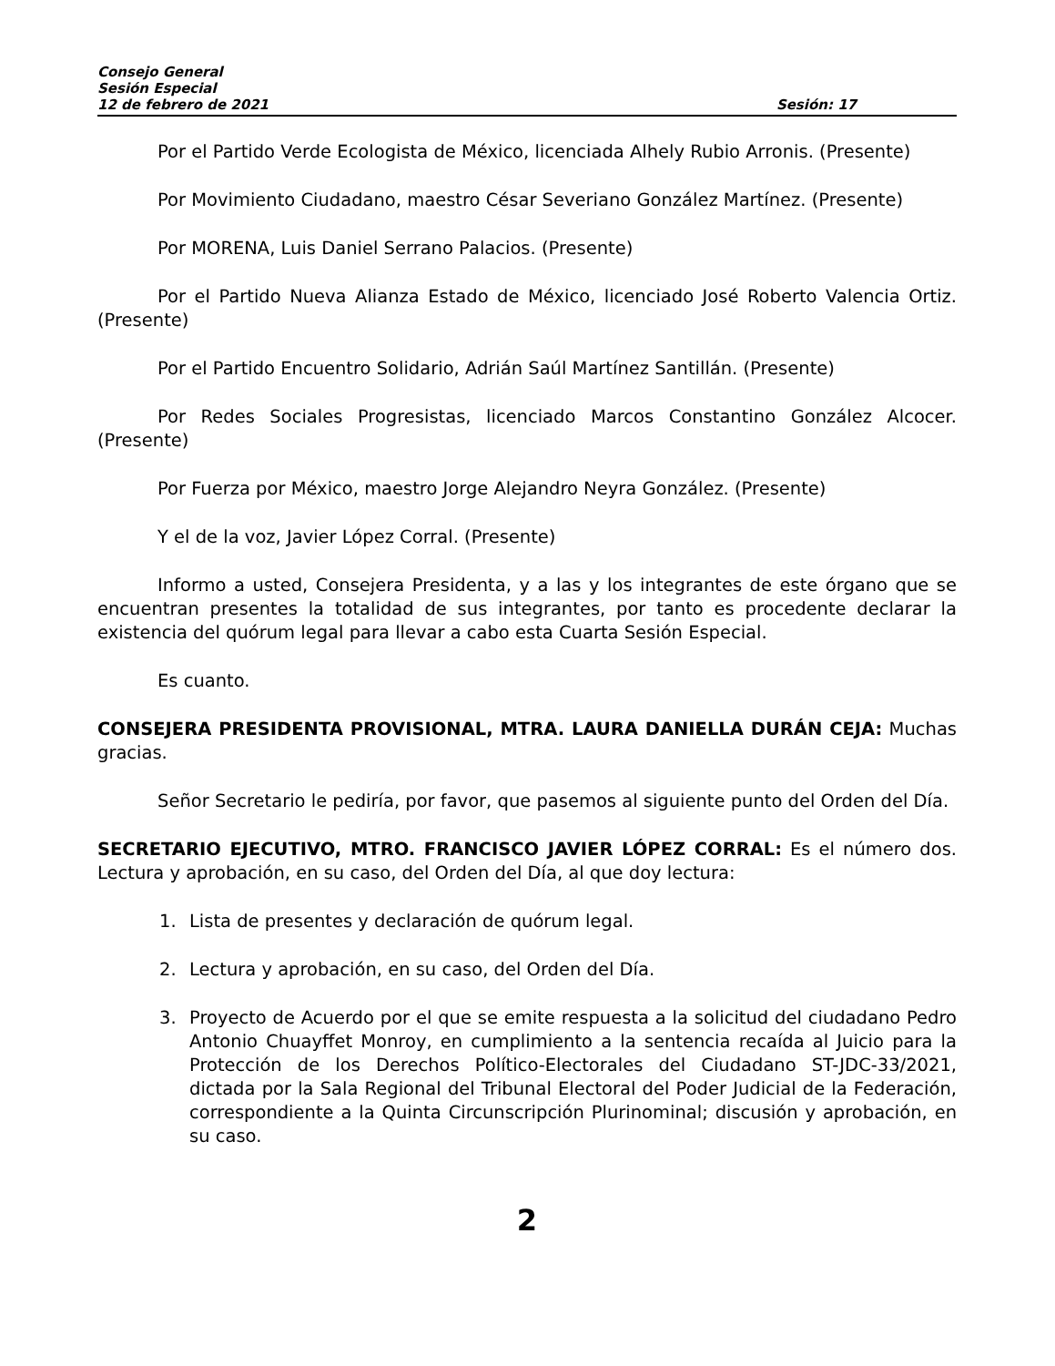Consejo General
Sesión Especial
12 de febrero de 2021 Sesión: 17
Por el Partido Verde Ecologista de México, licenciada Alhely Rubio Arronis. (Presente)
Por Movimiento Ciudadano, maestro César Severiano González Martínez. (Presente)
Por MORENA, Luis Daniel Serrano Palacios. (Presente)
Por el Partido Nueva Alianza Estado de México, licenciado José Roberto Valencia Ortiz. (Presente)
Por el Partido Encuentro Solidario, Adrián Saúl Martínez Santillán. (Presente)
Por Redes Sociales Progresistas, licenciado Marcos Constantino González Alcocer. (Presente)
Por Fuerza por México, maestro Jorge Alejandro Neyra González. (Presente)
Y el de la voz, Javier López Corral. (Presente)
Informo a usted, Consejera Presidenta, y a las y los integrantes de este órgano que se encuentran presentes la totalidad de sus integrantes, por tanto es procedente declarar la existencia del quórum legal para llevar a cabo esta Cuarta Sesión Especial.
Es cuanto.
CONSEJERA PRESIDENTA PROVISIONAL, MTRA. LAURA DANIELLA DURÁN CEJA: Muchas gracias.
Señor Secretario le pediría, por favor, que pasemos al siguiente punto del Orden del Día.
SECRETARIO EJECUTIVO, MTRO. FRANCISCO JAVIER LÓPEZ CORRAL: Es el número dos. Lectura y aprobación, en su caso, del Orden del Día, al que doy lectura:
1. Lista de presentes y declaración de quórum legal.
2. Lectura y aprobación, en su caso, del Orden del Día.
3. Proyecto de Acuerdo por el que se emite respuesta a la solicitud del ciudadano Pedro Antonio Chuayffet Monroy, en cumplimiento a la sentencia recaída al Juicio para la Protección de los Derechos Político-Electorales del Ciudadano ST-JDC-33/2021, dictada por la Sala Regional del Tribunal Electoral del Poder Judicial de la Federación, correspondiente a la Quinta Circunscripción Plurinominal; discusión y aprobación, en su caso.
2